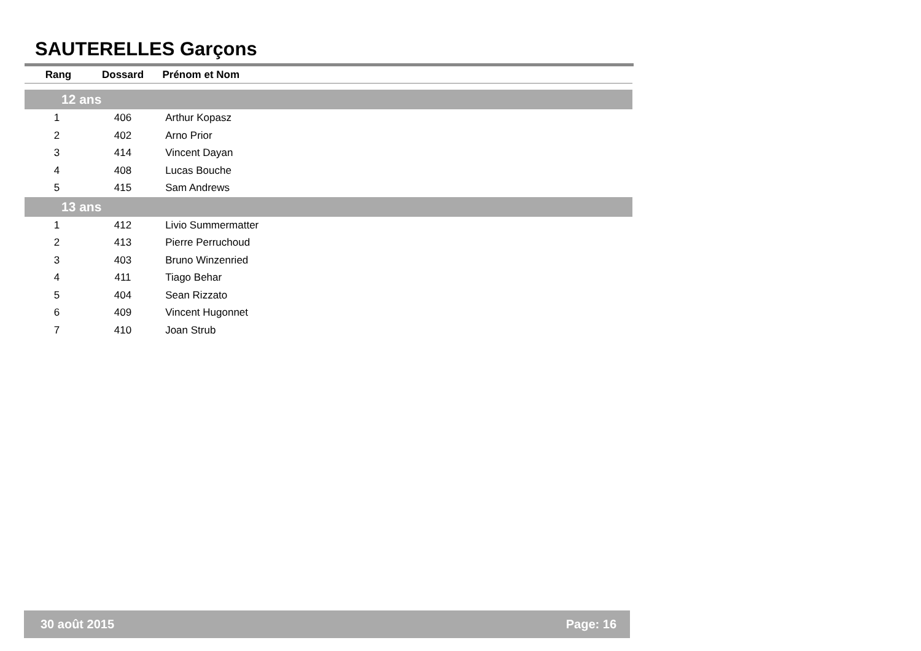SAUTERELLES Garçons
| Rang | Dossard | Prénom et Nom |
| --- | --- | --- |
| 12 ans | | |
| 1 | 406 | Arthur Kopasz |
| 2 | 402 | Arno Prior |
| 3 | 414 | Vincent Dayan |
| 4 | 408 | Lucas Bouche |
| 5 | 415 | Sam Andrews |
| 13 ans | | |
| 1 | 412 | Livio Summermatter |
| 2 | 413 | Pierre Perruchoud |
| 3 | 403 | Bruno Winzenried |
| 4 | 411 | Tiago Behar |
| 5 | 404 | Sean Rizzato |
| 6 | 409 | Vincent Hugonnet |
| 7 | 410 | Joan Strub |
30 août 2015 Page: 16